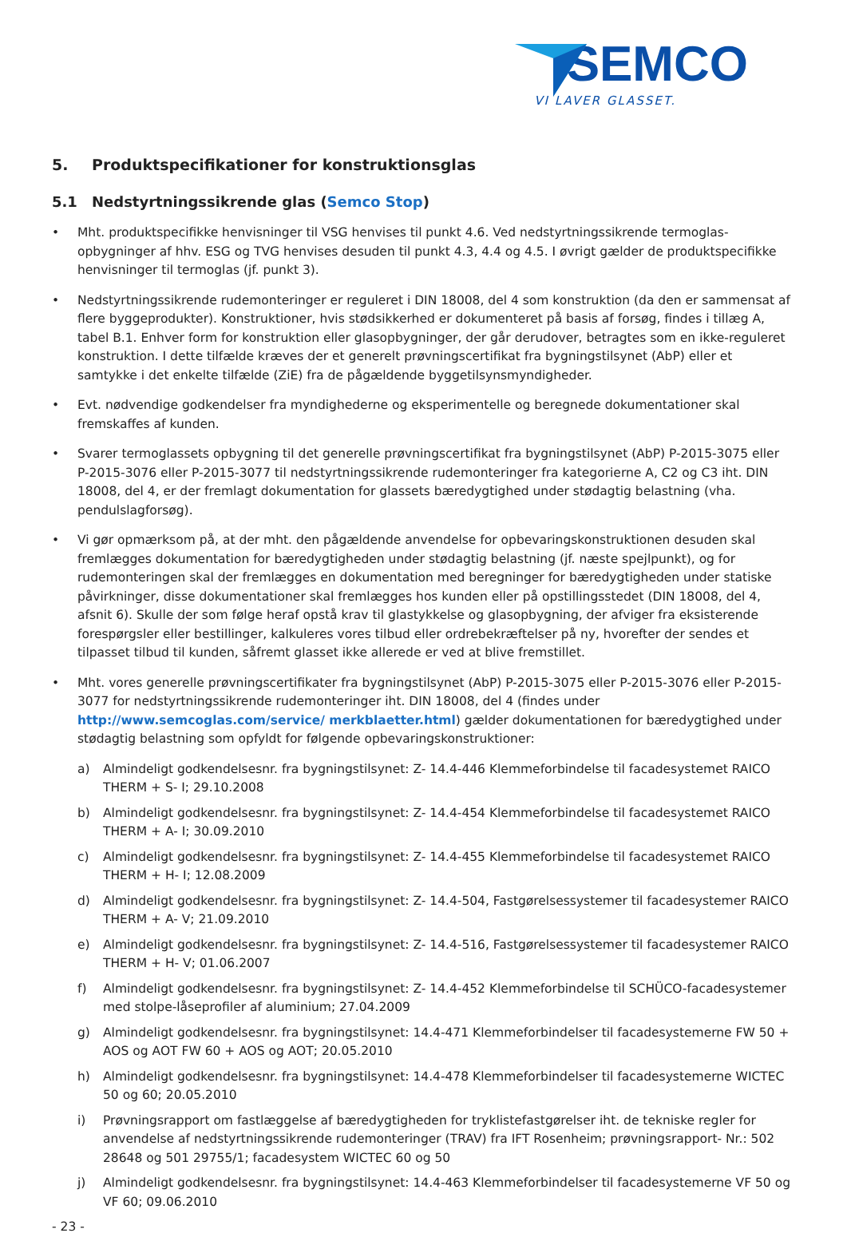SEMCO
VI LAVER GLASSET.
5. Produktspecifikationer for konstruktionsglas
5.1 Nedstyrtningssikrende glas (Semco Stop)
• Mht. produktspecifikke henvisninger til VSG henvises til punkt 4.6. Ved nedstyrtningssikrende termoglas-opbygninger af hhv. ESG og TVG henvises desuden til punkt 4.3, 4.4 og 4.5. I øvrigt gælder de produktspecifikke henvisninger til termoglas (jf. punkt 3).
• Nedstyrtningssikrende rudemonteringer er reguleret i DIN 18008, del 4 som konstruktion (da den er sammensat af flere byggeprodukter). Konstruktioner, hvis stødsikkerhed er dokumenteret på basis af forsøg, findes i tillæg A, tabel B.1. Enhver form for konstruktion eller glasopbygninger, der går derudover, betragtes som en ikke-reguleret konstruktion. I dette tilfælde kræves der et generelt prøvningscertifikat fra bygningstilsynet (AbP) eller et samtykke i det enkelte tilfælde (ZiE) fra de pågældende byggetilsynsmyndigheder.
• Evt. nødvendige godkendelser fra myndighederne og eksperimentelle og beregnede dokumentationer skal fremskaffes af kunden.
• Svarer termoglassets opbygning til det generelle prøvningscertifikat fra bygningstilsynet (AbP) P-2015-3075 eller P-2015-3076 eller P-2015-3077 til nedstyrtningssikrende rudemonteringer fra kategorierne A, C2 og C3 iht. DIN 18008, del 4, er der fremlagt dokumentation for glassets bæredygtighed under stødagtig belastning (vha. pendulslagforsøg).
• Vi gør opmærksom på, at der mht. den pågældende anvendelse for opbevaringskonstruktionen desuden skal fremlægges dokumentation for bæredygtigheden under stødagtig belastning (jf. næste spejlpunkt), og for rudemonteringen skal der fremlægges en dokumentation med beregninger for bæredygtigheden under statiske påvirkninger, disse dokumentationer skal fremlægges hos kunden eller på opstillingsstedet (DIN 18008, del 4, afsnit 6). Skulle der som følge heraf opstå krav til glastykkelse og glasopbygning, der afviger fra eksisterende forespørgsler eller bestillinger, kalkuleres vores tilbud eller ordrebekræftelser på ny, hvorefter der sendes et tilpasset tilbud til kunden, såfremt glasset ikke allerede er ved at blive fremstillet.
• Mht. vores generelle prøvningscertifikater fra bygningstilsynet (AbP) P-2015-3075 eller P-2015-3076 eller P-2015-3077 for nedstyrtningssikrende rudemonteringer iht. DIN 18008, del 4 (findes under http://www.semcoglas.com/service/ merkblaetter.html) gælder dokumentationen for bæredygtighed under stødagtig belastning som opfyldt for følgende opbevaringskonstruktioner:
a) Almindeligt godkendelsesnr. fra bygningstilsynet: Z- 14.4-446 Klemmeforbindelse til facadesystemet RAICO THERM + S- I; 29.10.2008
b) Almindeligt godkendelsesnr. fra bygningstilsynet: Z- 14.4-454 Klemmeforbindelse til facadesystemet RAICO THERM + A- I; 30.09.2010
c) Almindeligt godkendelsesnr. fra bygningstilsynet: Z- 14.4-455 Klemmeforbindelse til facadesystemet RAICO THERM + H- I; 12.08.2009
d) Almindeligt godkendelsesnr. fra bygningstilsynet: Z- 14.4-504, Fastgørelsessystemer til facadesystemer RAICO THERM + A- V; 21.09.2010
e) Almindeligt godkendelsesnr. fra bygningstilsynet: Z- 14.4-516, Fastgørelsessystemer til facadesystemer RAICO THERM + H- V; 01.06.2007
f) Almindeligt godkendelsesnr. fra bygningstilsynet: Z- 14.4-452 Klemmeforbindelse til SCHÜCO-facadesystemer med stolpe-låseprofiler af aluminium; 27.04.2009
g) Almindeligt godkendelsesnr. fra bygningstilsynet: 14.4-471 Klemmeforbindelser til facadesystemerne FW 50 + AOS og AOT FW 60 + AOS og AOT; 20.05.2010
h) Almindeligt godkendelsesnr. fra bygningstilsynet: 14.4-478 Klemmeforbindelser til facadesystemerne WICTEC 50 og 60; 20.05.2010
i) Prøvningsrapport om fastlæggelse af bæredygtigheden for tryklistefastgørelser iht. de tekniske regler for anvendelse af nedstyrtningssikrende rudemonteringer (TRAV) fra IFT Rosenheim; prøvningsrapport- Nr.: 502 28648 og 501 29755/1; facadesystem WICTEC 60 og 50
j) Almindeligt godkendelsesnr. fra bygningstilsynet: 14.4-463 Klemmeforbindelser til facadesystemerne VF 50 og VF 60; 09.06.2010
- 23 -